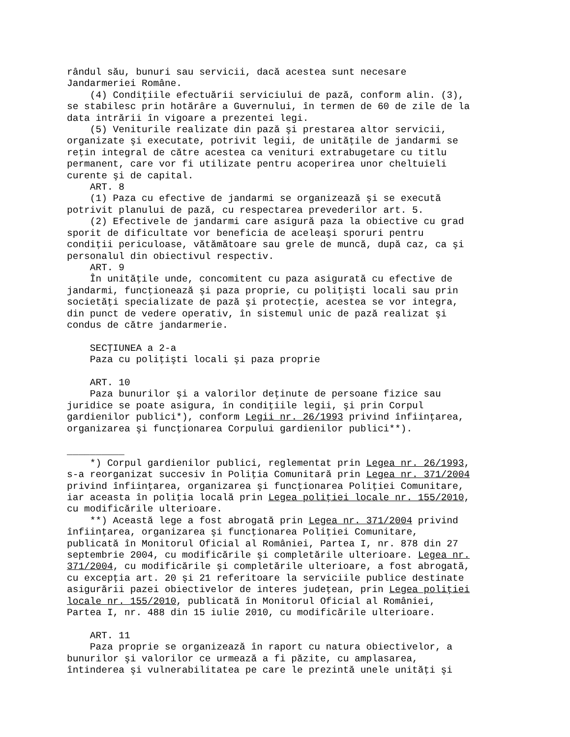rândul său, bunuri sau servicii, dacă acestea sunt necesare Jandarmeriei Române. (4) Condiţiile efectuării serviciului de pază, conform alin. (3), se stabilesc prin hotărâre a Guvernului, în termen de 60 de zile de la data intrării în vigoare a prezentei legi. (5) Veniturile realizate din pază şi prestarea altor servicii, organizate şi executate, potrivit legii, de unităţile de jandarmi se reţin integral de către acestea ca venituri extrabugetare cu titlu permanent, care vor fi utilizate pentru acoperirea unor cheltuieli curente şi de capital. ART. 8 (1) Paza cu efective de jandarmi se organizează şi se execută potrivit planului de pază, cu respectarea prevederilor art. 5. (2) Efectivele de jandarmi care asigură paza la obiective cu grad sporit de dificultate vor beneficia de aceleaşi sporuri pentru condiţii periculoase, vătămătoare sau grele de muncă, după caz, ca şi personalul din obiectivul respectiv. ART. 9 În unităţile unde, concomitent cu paza asigurată cu efective de jandarmi, funcţionează şi paza proprie, cu poliţişti locali sau prin societăţi specializate de pază şi protecţie, acestea se vor integra, din punct de vedere operativ, în sistemul unic de pază realizat şi condus de către jandarmerie. SECŢIUNEA a 2-a Paza cu poliţişti locali şi paza proprie ART. 10 Paza bunurilor şi a valorilor deţinute de persoane fizice sau juridice se poate asigura, în condiţiile legii, şi prin Corpul gardienilor publici*), conform Legii nr. 26/1993 privind înfiinţarea, organizarea şi funcţionarea Corpului gardienilor publici**). __________ *) Corpul gardienilor publici, reglementat prin Legea nr. 26/1993, s-a reorganizat succesiv în Poliţia Comunitară prin Legea nr. 371/2004 privind înfiinţarea, organizarea şi funcţionarea Poliţiei Comunitare, iar aceasta în poliţia locală prin Legea poliţiei locale nr. 155/2010, cu modificările ulterioare. **) Această lege a fost abrogată prin Legea nr. 371/2004 privind înfiinţarea, organizarea şi funcţionarea Poliţiei Comunitare, publicată în Monitorul Oficial al României, Partea I, nr. 878 din 27 septembrie 2004, cu modificările şi completările ulterioare. Legea nr. 371/2004, cu modificările şi completările ulterioare, a fost abrogată, cu excepţia art. 20 şi 21 referitoare la serviciile publice destinate asigurării pazei obiectivelor de interes judeţean, prin Legea poliţiei locale nr. 155/2010, publicată în Monitorul Oficial al României, Partea I, nr. 488 din 15 iulie 2010, cu modificările ulterioare. ART. 11 Paza proprie se organizează în raport cu natura obiectivelor, a bunurilor şi valorilor ce urmează a fi păzite, cu amplasarea, întinderea şi vulnerabilitatea pe care le prezintă unele unităţi şi